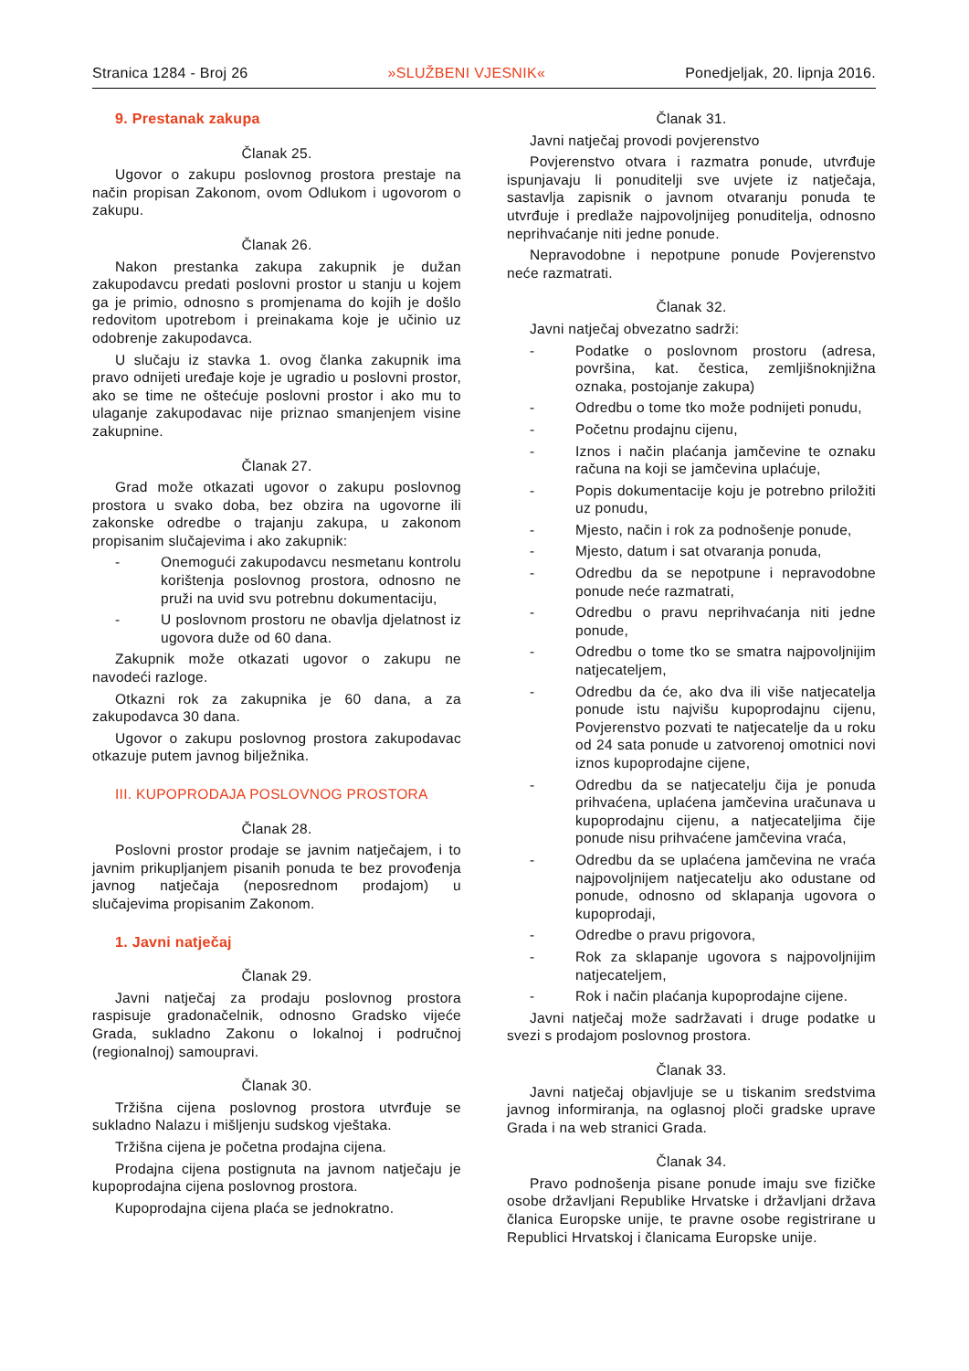Stranica 1284 - Broj 26 »SLUŽBENI VJESNIK« Ponedjeljak, 20. lipnja 2016.
9. Prestanak zakupa
Članak 25.
Ugovor o zakupu poslovnog prostora prestaje na način propisan Zakonom, ovom Odlukom i ugovorom o zakupu.
Članak 26.
Nakon prestanka zakupa zakupnik je dužan zakupodavcu predati poslovni prostor u stanju u kojem ga je primio, odnosno s promjenama do kojih je došlo redovitom upotrebom i preinakama koje je učinio uz odobrenje zakupodavca.
U slučaju iz stavka 1. ovog članka zakupnik ima pravo odnijeti uređaje koje je ugradio u poslovni prostor, ako se time ne oštećuje poslovni prostor i ako mu to ulaganje zakupodavac nije priznao smanjenjem visine zakupnine.
Članak 27.
Grad može otkazati ugovor o zakupu poslovnog prostora u svako doba, bez obzira na ugovorne ili zakonske odredbe o trajanju zakupa, u zakonom propisanim slučajevima i ako zakupnik:
- Onemogući zakupodavcu nesmetanu kontrolu korištenja poslovnog prostora, odnosno ne pruži na uvid svu potrebnu dokumentaciju,
- U poslovnom prostoru ne obavlja djelatnost iz ugovora duže od 60 dana.
Zakupnik može otkazati ugovor o zakupu ne navodeći razloge.
Otkazni rok za zakupnika je 60 dana, a za zakupodavca 30 dana.
Ugovor o zakupu poslovnog prostora zakupodavac otkazuje putem javnog bilježnika.
III. KUPOPRODAJA POSLOVNOG PROSTORA
Članak 28.
Poslovni prostor prodaje se javnim natječajem, i to javnim prikupljanjem pisanih ponuda te bez provođenja javnog natječaja (neposrednom prodajom) u slučajevima propisanim Zakonom.
1. Javni natječaj
Članak 29.
Javni natječaj za prodaju poslovnog prostora raspisuje gradonačelnik, odnosno Gradsko vijeće Grada, sukladno Zakonu o lokalnoj i područnoj (regionalnoj) samoupravi.
Članak 30.
Tržišna cijena poslovnog prostora utvrđuje se sukladno Nalazu i mišljenju sudskog vještaka.
Tržišna cijena je početna prodajna cijena.
Prodajna cijena postignuta na javnom natječaju je kupoprodajna cijena poslovnog prostora.
Kupoprodajna cijena plaća se jednokratno.
Članak 31.
Javni natječaj provodi povjerenstvo
Povjerenstvo otvara i razmatra ponude, utvrđuje ispunjavaju li ponuditelji sve uvjete iz natječaja, sastavlja zapisnik o javnom otvaranju ponuda te utvrđuje i predlaže najpovoljnijeg ponuditelja, odnosno neprihvaćanje niti jedne ponude.
Nepravodobne i nepotpune ponude Povjerenstvo neće razmatrati.
Članak 32.
Javni natječaj obvezatno sadrži:
- Podatke o poslovnom prostoru (adresa, površina, kat. čestica, zemljišnoknjižna oznaka, postojanje zakupa)
- Odredbu o tome tko može podnijeti ponudu,
- Početnu prodajnu cijenu,
- Iznos i način plaćanja jamčevine te oznaku računa na koji se jamčevina uplaćuje,
- Popis dokumentacije koju je potrebno priložiti uz ponudu,
- Mjesto, način i rok za podnošenje ponude,
- Mjesto, datum i sat otvaranja ponuda,
- Odredbu da se nepotpune i nepravodobne ponude neće razmatrati,
- Odredbu o pravu neprihvaćanja niti jedne ponude,
- Odredbu o tome tko se smatra najpovoljnijim natjecateljem,
- Odredbu da će, ako dva ili više natjecatelja ponude istu najvišu kupoprodajnu cijenu, Povjerenstvo pozvati te natjecatelje da u roku od 24 sata ponude u zatvorenoj omotnici novi iznos kupoprodajne cijene,
- Odredbu da se natjecatelju čija je ponuda prihvaćena, uplaćena jamčevina uračunava u kupoprodajnu cijenu, a natjecateljima čije ponude nisu prihvaćene jamčevina vraća,
- Odredbu da se uplaćena jamčevina ne vraća najpovoljnijem natjecatelju ako odustane od ponude, odnosno od sklapanja ugovora o kupoprodaji,
- Odredbe o pravu prigovora,
- Rok za sklapanje ugovora s najpovoljnijim natjecateljem,
- Rok i način plaćanja kupoprodajne cijene.
Javni natječaj može sadržavati i druge podatke u svezi s prodajom poslovnog prostora.
Članak 33.
Javni natječaj objavljuje se u tiskanim sredstvima javnog informiranja, na oglasnoj ploči gradske uprave Grada i na web stranici Grada.
Članak 34.
Pravo podnošenja pisane ponude imaju sve fizičke osobe državljani Republike Hrvatske i državljani država članica Europske unije, te pravne osobe registrirane u Republici Hrvatskoj i članicama Europske unije.